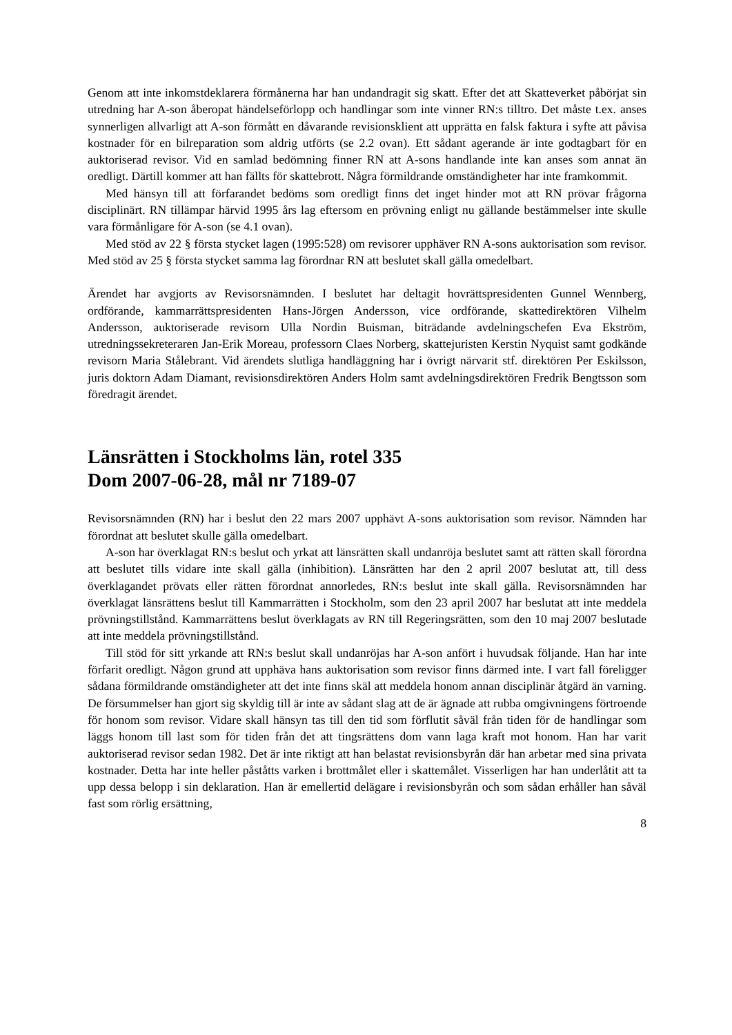Genom att inte inkomstdeklarera förmånerna har han undandragit sig skatt. Efter det att Skatteverket påbörjat sin utredning har A-son åberopat händelseförlopp och handlingar som inte vinner RN:s tilltro. Det måste t.ex. anses synnerligen allvarligt att A-son förmått en dåvarande revisionsklient att upprätta en falsk faktura i syfte att påvisa kostnader för en bilreparation som aldrig utförts (se 2.2 ovan). Ett sådant agerande är inte godtagbart för en auktoriserad revisor. Vid en samlad bedömning finner RN att A-sons handlande inte kan anses som annat än oredligt. Därtill kommer att han fällts för skattebrott. Några förmildrande omständigheter har inte framkommit.
Med hänsyn till att förfarandet bedöms som oredligt finns det inget hinder mot att RN prövar frågorna disciplinärt. RN tillämpar härvid 1995 års lag eftersom en prövning enligt nu gällande bestämmelser inte skulle vara förmånligare för A-son (se 4.1 ovan).
Med stöd av 22 § första stycket lagen (1995:528) om revisorer upphäver RN A-sons auktorisation som revisor. Med stöd av 25 § första stycket samma lag förordnar RN att beslutet skall gälla omedelbart.
Ärendet har avgjorts av Revisorsnämnden. I beslutet har deltagit hovrättspresidenten Gunnel Wennberg, ordförande, kammarrättspresidenten Hans-Jörgen Andersson, vice ordförande, skattedirektören Vilhelm Andersson, auktoriserade revisorn Ulla Nordin Buisman, biträdande avdelningschefen Eva Ekström, utredningssekreteraren Jan-Erik Moreau, professorn Claes Norberg, skattejuristen Kerstin Nyquist samt godkände revisorn Maria Stålebrant. Vid ärendets slutliga handläggning har i övrigt närvarit stf. direktören Per Eskilsson, juris doktorn Adam Diamant, revisionsdirektören Anders Holm samt avdelningsdirektören Fredrik Bengtsson som föredragit ärendet.
Länsrätten i Stockholms län, rotel 335
Dom 2007-06-28, mål nr 7189-07
Revisorsnämnden (RN) har i beslut den 22 mars 2007 upphävt A-sons auktorisation som revisor. Nämnden har förordnat att beslutet skulle gälla omedelbart.
A-son har överklagat RN:s beslut och yrkat att länsrätten skall undanröja beslutet samt att rätten skall förordna att beslutet tills vidare inte skall gälla (inhibition). Länsrätten har den 2 april 2007 beslutat att, till dess överklagandet prövats eller rätten förordnat annorledes, RN:s beslut inte skall gälla. Revisorsnämnden har överklagat länsrättens beslut till Kammarrätten i Stockholm, som den 23 april 2007 har beslutat att inte meddela prövningstillstånd. Kammarrättens beslut överklagats av RN till Regeringsrätten, som den 10 maj 2007 beslutade att inte meddela prövningstillstånd.
Till stöd för sitt yrkande att RN:s beslut skall undanröjas har A-son anfört i huvudsak följande. Han har inte förfarit oredligt. Någon grund att upphäva hans auktorisation som revisor finns därmed inte. I vart fall föreligger sådana förmildrande omständigheter att det inte finns skäl att meddela honom annan disciplinär åtgärd än varning. De försummelser han gjort sig skyldig till är inte av sådant slag att de är ägnade att rubba omgivningens förtroende för honom som revisor. Vidare skall hänsyn tas till den tid som förflutit såväl från tiden för de handlingar som läggs honom till last som för tiden från det att tingsrättens dom vann laga kraft mot honom. Han har varit auktoriserad revisor sedan 1982. Det är inte riktigt att han belastat revisionsbyrån där han arbetar med sina privata kostnader. Detta har inte heller påståtts varken i brottmålet eller i skattemålet. Visserligen har han underlåtit att ta upp dessa belopp i sin deklaration. Han är emellertid delägare i revisionsbyrån och som sådan erhåller han såväl fast som rörlig ersättning,
8